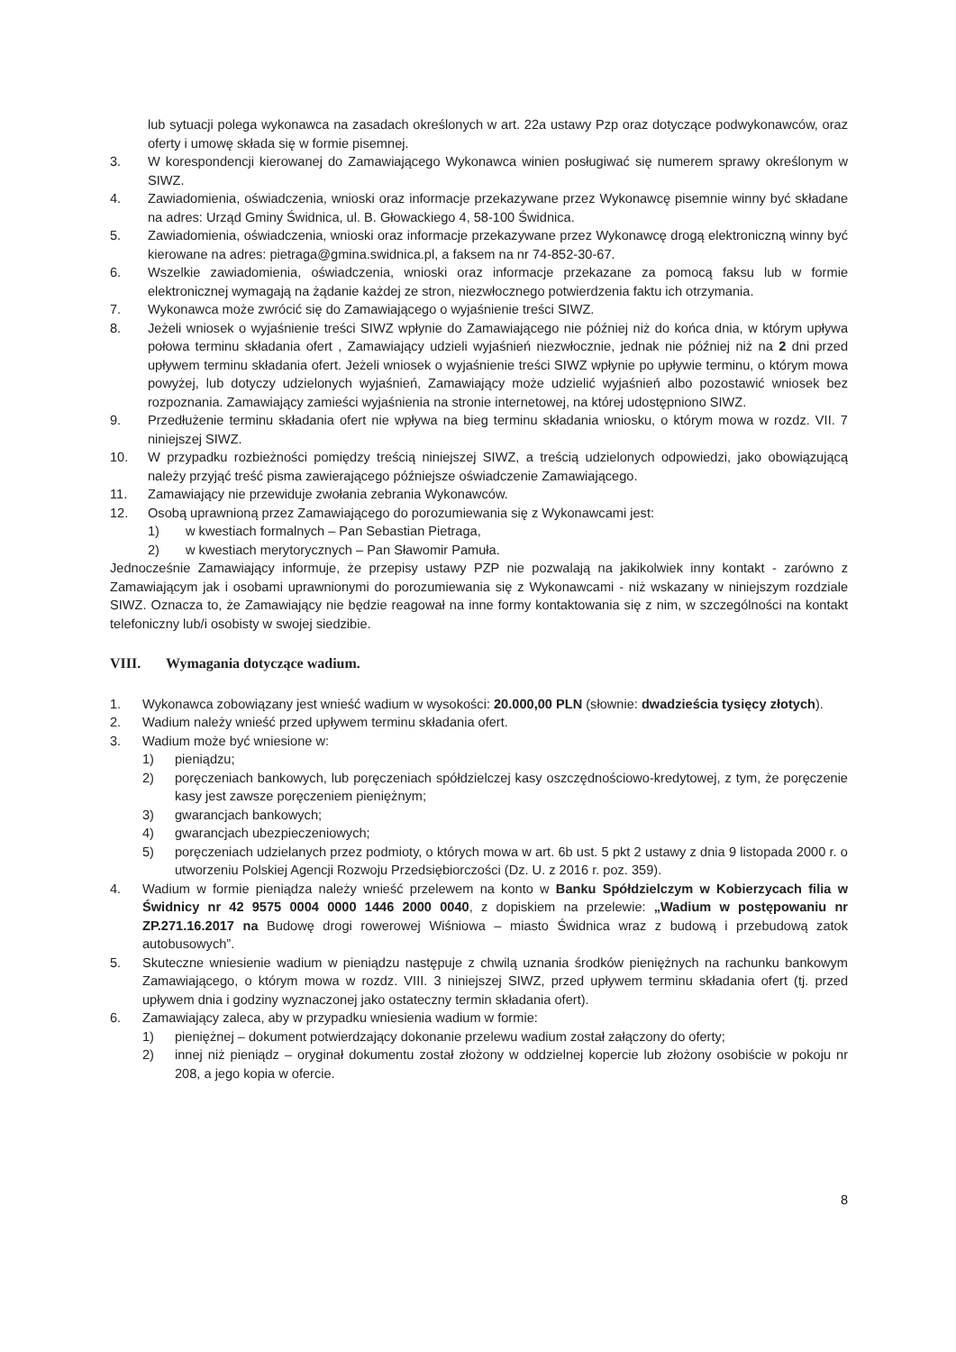lub sytuacji polega wykonawca na zasadach określonych w art. 22a ustawy Pzp oraz dotyczące podwykonawców, oraz oferty i umowę składa się w formie pisemnej.
3. W korespondencji kierowanej do Zamawiającego Wykonawca winien posługiwać się numerem sprawy określonym w SIWZ.
4. Zawiadomienia, oświadczenia, wnioski oraz informacje przekazywane przez Wykonawcę pisemnie winny być składane na adres: Urząd Gminy Świdnica, ul. B. Głowackiego 4, 58-100 Świdnica.
5. Zawiadomienia, oświadczenia, wnioski oraz informacje przekazywane przez Wykonawcę drogą elektroniczną winny być kierowane na adres: pietraga@gmina.swidnica.pl, a faksem na nr 74-852-30-67.
6. Wszelkie zawiadomienia, oświadczenia, wnioski oraz informacje przekazane za pomocą faksu lub w formie elektronicznej wymagają na żądanie każdej ze stron, niezwłocznego potwierdzenia faktu ich otrzymania.
7. Wykonawca może zwrócić się do Zamawiającego o wyjaśnienie treści SIWZ.
8. Jeżeli wniosek o wyjaśnienie treści SIWZ wpłynie do Zamawiającego nie później niż do końca dnia, w którym upływa połowa terminu składania ofert , Zamawiający udzieli wyjaśnień niezwłocznie, jednak nie później niż na 2 dni przed upływem terminu składania ofert. Jeżeli wniosek o wyjaśnienie treści SIWZ wpłynie po upływie terminu, o którym mowa powyżej, lub dotyczy udzielonych wyjaśnień, Zamawiający może udzielić wyjaśnień albo pozostawić wniosek bez rozpoznania. Zamawiający zamieści wyjaśnienia na stronie internetowej, na której udostępniono SIWZ.
9. Przedłużenie terminu składania ofert nie wpływa na bieg terminu składania wniosku, o którym mowa w rozdz. VII. 7 niniejszej SIWZ.
10. W przypadku rozbieżności pomiędzy treścią niniejszej SIWZ, a treścią udzielonych odpowiedzi, jako obowiązującą należy przyjąć treść pisma zawierającego późniejsze oświadczenie Zamawiającego.
11. Zamawiający nie przewiduje zwołania zebrania Wykonawców.
12. Osobą uprawnioną przez Zamawiającego do porozumiewania się z Wykonawcami jest:
1) w kwestiach formalnych – Pan Sebastian Pietraga,
2) w kwestiach merytorycznych – Pan Sławomir Pamuła.
Jednocześnie Zamawiający informuje, że przepisy ustawy PZP nie pozwalają na jakikolwiek inny kontakt - zarówno z Zamawiającym jak i osobami uprawnionymi do porozumiewania się z Wykonawcami - niż wskazany w niniejszym rozdziale SIWZ. Oznacza to, że Zamawiający nie będzie reagował na inne formy kontaktowania się z nim, w szczególności na kontakt telefoniczny lub/i osobisty w swojej siedzibie.
VIII. Wymagania dotyczące wadium.
1. Wykonawca zobowiązany jest wnieść wadium w wysokości: 20.000,00 PLN (słownie: dwadzieścia tysięcy złotych).
2. Wadium należy wnieść przed upływem terminu składania ofert.
3. Wadium może być wniesione w:
1) pieniądzu;
2) poręczeniach bankowych, lub poręczeniach spółdzielczej kasy oszczędnościowo-kredytowej, z tym, że poręczenie kasy jest zawsze poręczeniem pieniężnym;
3) gwarancjach bankowych;
4) gwarancjach ubezpieczeniowych;
5) poręczeniach udzielanych przez podmioty, o których mowa w art. 6b ust. 5 pkt 2 ustawy z dnia 9 listopada 2000 r. o utworzeniu Polskiej Agencji Rozwoju Przedsiębiorczości (Dz. U. z 2016 r. poz. 359).
4. Wadium w formie pieniądza należy wnieść przelewem na konto w Banku Spółdzielczym w Kobierzycach filia w Świdnicy nr 42 9575 0004 0000 1446 2000 0040, z dopiskiem na przelewie: „Wadium w postępowaniu nr ZP.271.16.2017 na Budowę drogi rowerowej Wiśniowa – miasto Świdnica wraz z budową i przebudową zatok autobusowych”.
5. Skuteczne wniesienie wadium w pieniądzu następuje z chwilą uznania środków pieniężnych na rachunku bankowym Zamawiającego, o którym mowa w rozdz. VIII. 3 niniejszej SIWZ, przed upływem terminu składania ofert (tj. przed upływem dnia i godziny wyznaczonej jako ostateczny termin składania ofert).
6. Zamawiający zaleca, aby w przypadku wniesienia wadium w formie:
1) pieniężnej – dokument potwierdzający dokonanie przelewu wadium został załączony do oferty;
2) innej niż pieniądz – oryginał dokumentu został złożony w oddzielnej kopercie lub złożony osobiście w pokoju nr 208, a jego kopia w ofercie.
8